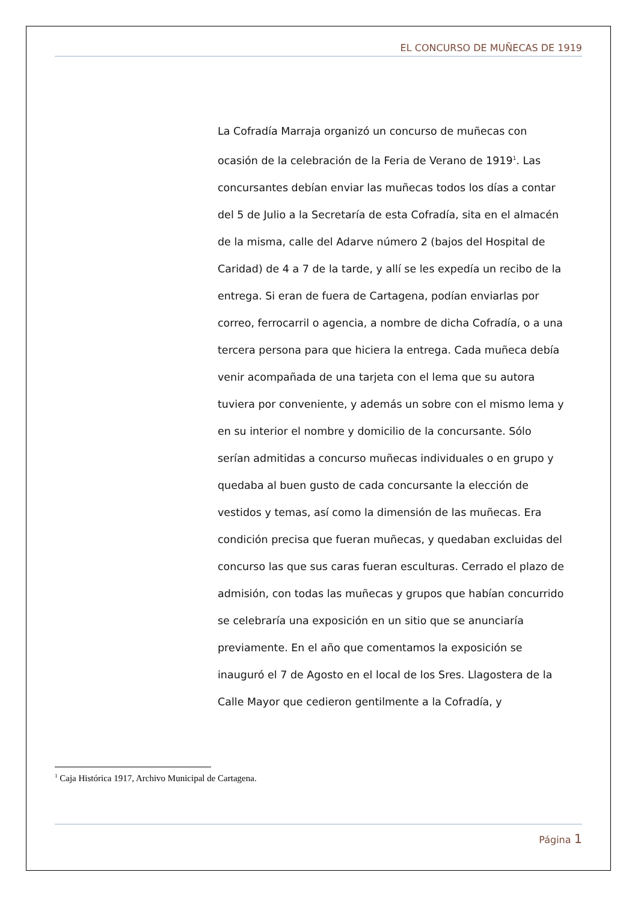EL CONCURSO DE MUÑECAS DE 1919
La Cofradía Marraja organizó un concurso de muñecas con ocasión de la celebración de la Feria de Verano de 1919<sup>1</sup>. Las concursantes debían enviar las muñecas todos los días a contar del 5 de Julio a la Secretaría de esta Cofradía, sita en el almacén de la misma, calle del Adarve número 2 (bajos del Hospital de Caridad) de 4 a 7 de la tarde, y allí se les expedía un recibo de la entrega. Si eran de fuera de Cartagena, podían enviarlas por correo, ferrocarril o agencia, a nombre de dicha Cofradía, o a una tercera persona para que hiciera la entrega. Cada muñeca debía venir acompañada de una tarjeta con el lema que su autora tuviera por conveniente, y además un sobre con el mismo lema y en su interior el nombre y domicilio de la concursante. Sólo serían admitidas a concurso muñecas individuales o en grupo y quedaba al buen gusto de cada concursante la elección de vestidos y temas, así como la dimensión de las muñecas. Era condición precisa que fueran muñecas, y quedaban excluidas del concurso las que sus caras fueran esculturas. Cerrado el plazo de admisión, con todas las muñecas y grupos que habían concurrido se celebraría una exposición en un sitio que se anunciaría previamente. En el año que comentamos la exposición se inauguró el 7 de Agosto en el local de los Sres. Llagostera de la Calle Mayor que cedieron gentilmente a la Cofradía, y
<sup>1</sup> Caja Histórica 1917, Archivo Municipal de Cartagena.
Página 1